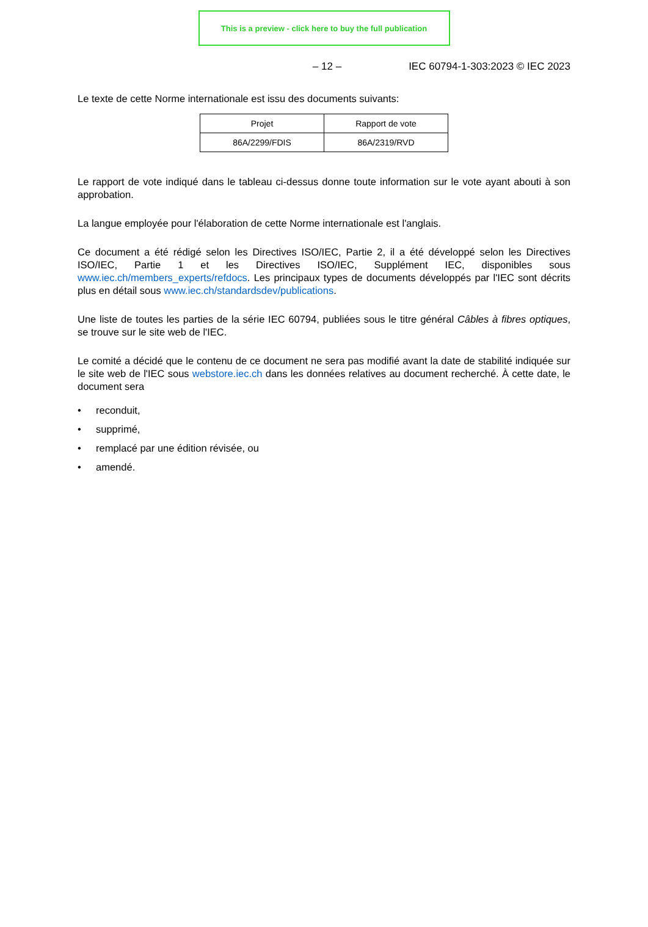This is a preview - click here to buy the full publication
– 12 – IEC 60794-1-303:2023 © IEC 2023
Le texte de cette Norme internationale est issu des documents suivants:
| Projet | Rapport de vote |
| --- | --- |
| 86A/2299/FDIS | 86A/2319/RVD |
Le rapport de vote indiqué dans le tableau ci-dessus donne toute information sur le vote ayant abouti à son approbation.
La langue employée pour l'élaboration de cette Norme internationale est l'anglais.
Ce document a été rédigé selon les Directives ISO/IEC, Partie 2, il a été développé selon les Directives ISO/IEC, Partie 1 et les Directives ISO/IEC, Supplément IEC, disponibles sous www.iec.ch/members_experts/refdocs. Les principaux types de documents développés par l'IEC sont décrits plus en détail sous www.iec.ch/standardsdev/publications.
Une liste de toutes les parties de la série IEC 60794, publiées sous le titre général Câbles à fibres optiques, se trouve sur le site web de l'IEC.
Le comité a décidé que le contenu de ce document ne sera pas modifié avant la date de stabilité indiquée sur le site web de l'IEC sous webstore.iec.ch dans les données relatives au document recherché. À cette date, le document sera
• reconduit,
• supprimé,
• remplacé par une édition révisée, ou
• amendé.